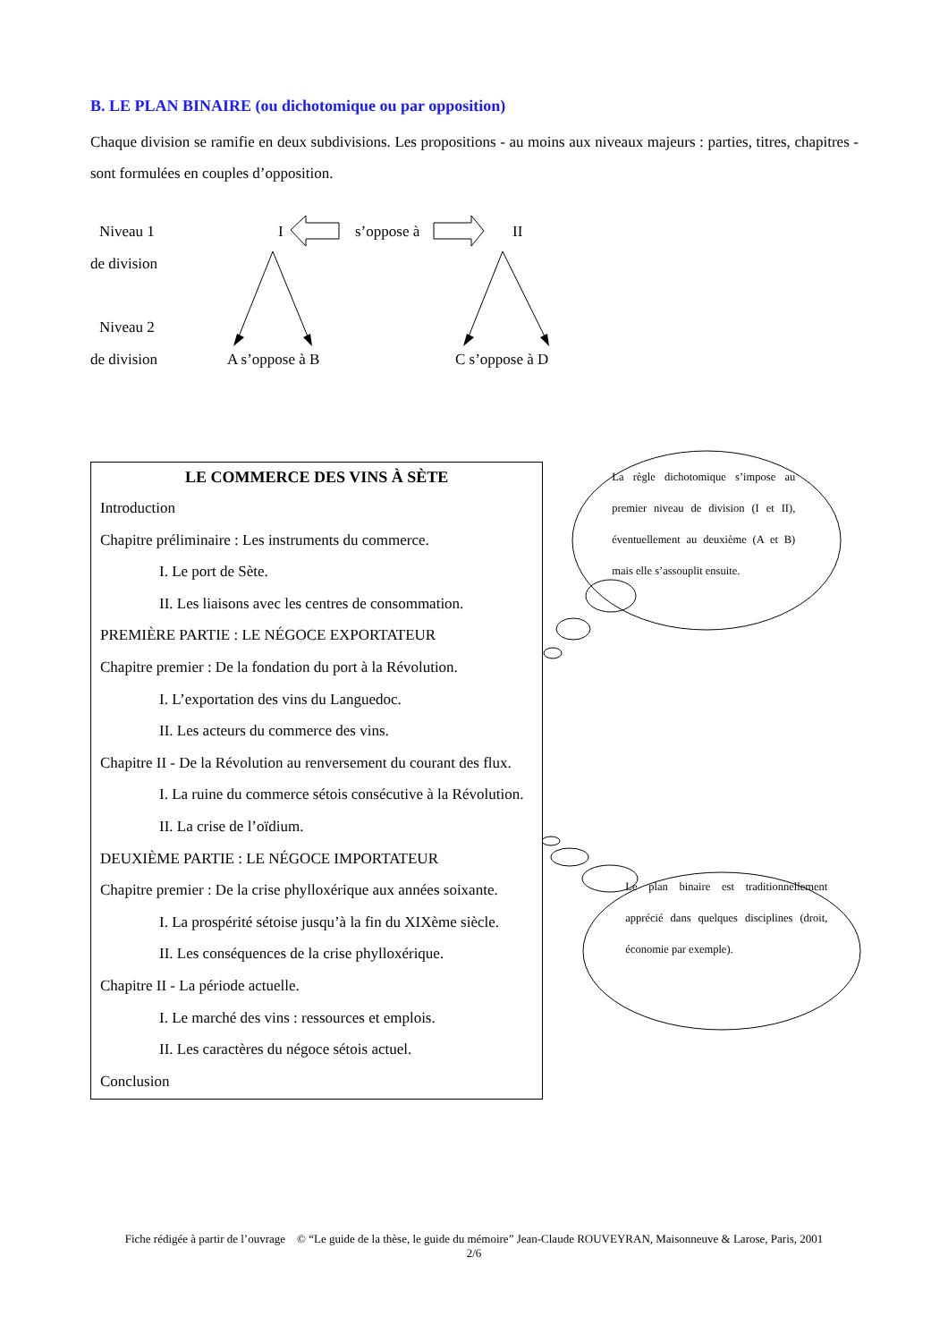B. LE PLAN BINAIRE (ou dichotomique ou par opposition)
Chaque division se ramifie en deux subdivisions. Les propositions - au moins aux niveaux majeurs : parties, titres, chapitres - sont formulées en couples d’opposition.
Niveau 1 I s’oppose à II
de division
Niveau 2
de division A s’oppose à B C s’oppose à D
LE COMMERCE DES VINS À SÈTE
Introduction
Chapitre préliminaire : Les instruments du commerce.
I. Le port de Sète.
II. Les liaisons avec les centres de consommation.
PREMIÈRE PARTIE : LE NÉGOCE EXPORTATEUR
Chapitre premier : De la fondation du port à la Révolution.
I. L’exportation des vins du Languedoc.
II. Les acteurs du commerce des vins.
Chapitre II - De la Révolution au renversement du courant des flux.
I. La ruine du commerce sétois consécutive à la Révolution.
II. La crise de l’oïdium.
DEUXIÈME PARTIE : LE NÉGOCE IMPORTATEUR
Chapitre premier : De la crise phylloxérique aux années soixante.
I. La prospérité sétoise jusqu’à la fin du XIXème siècle.
II. Les conséquences de la crise phylloxérique.
Chapitre II - La période actuelle.
I. Le marché des vins : ressources et emplois.
II. Les caractères du négoce sétois actuel.
Conclusion
La règle dichotomique s’impose au premier niveau de division (I et II), éventuellement au deuxième (A et B) mais elle s’assouplit ensuite.
Le plan binaire est traditionnellement apprécié dans quelques disciplines (droit, économie par exemple).
Fiche rédigée à partir de l’ouvrage © “Le guide de la thèse, le guide du mémoire” Jean-Claude ROUVEYRAN, Maisonneuve & Larose, Paris, 2001
2/6